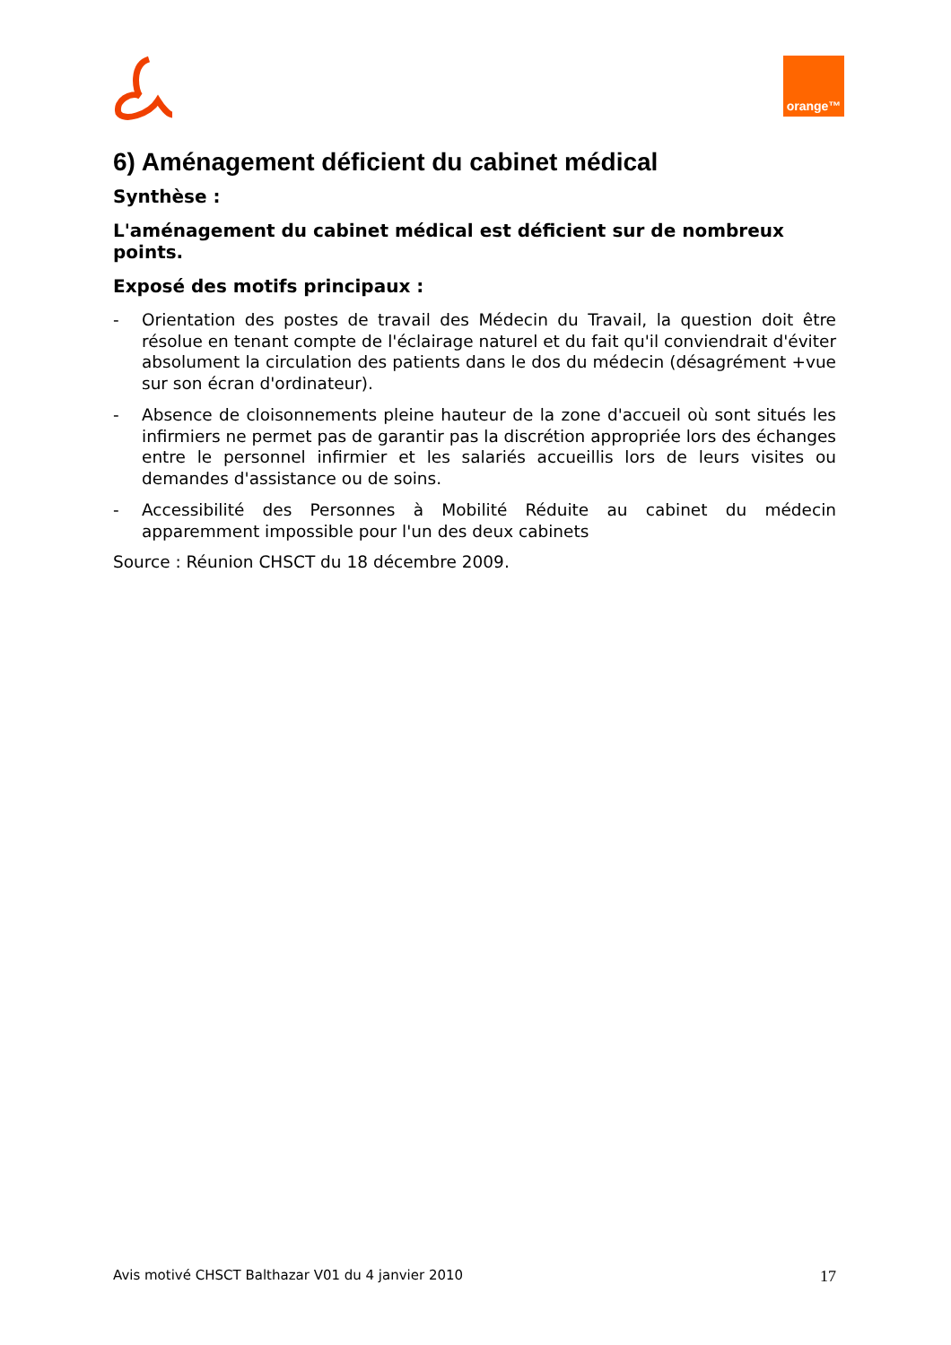orange™
6) Aménagement déficient du cabinet médical
Synthèse :
L'aménagement du cabinet médical est déficient sur de nombreux points.
Exposé des motifs principaux :
- Orientation des postes de travail des Médecin du Travail, la question doit être résolue en tenant compte de l'éclairage naturel et du fait qu'il conviendrait d'éviter absolument la circulation des patients dans le dos du médecin (désagrément +vue sur son écran d'ordinateur).
- Absence de cloisonnements pleine hauteur de la zone d'accueil où sont situés les infirmiers ne permet pas de garantir pas la discrétion appropriée lors des échanges entre le personnel infirmier et les salariés accueillis lors de leurs visites ou demandes d'assistance ou de soins.
- Accessibilité des Personnes à Mobilité Réduite au cabinet du médecin apparemment impossible pour l'un des deux cabinets
Source : Réunion CHSCT du 18 décembre 2009.
Avis motivé CHSCT Balthazar V01 du 4 janvier 2010 17